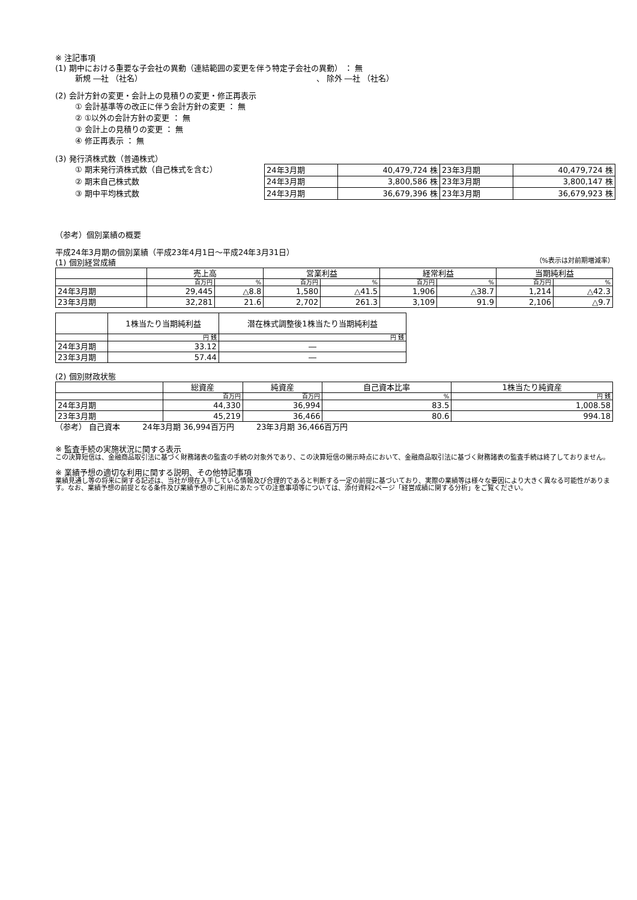※ 注記事項
(1) 期中における重要な子会社の異動（連結範囲の変更を伴う特定子会社の異動） ： 無
新規 ―社 （社名） 、 除外 ―社 （社名）
(2) 会計方針の変更・会計上の見積りの変更・修正再表示
① 会計基準等の改正に伴う会計方針の変更 ： 無
② ①以外の会計方針の変更 ： 無
③ 会計上の見積りの変更 ： 無
④ 修正再表示 ： 無
(3) 発行済株式数（普通株式）
① 期末発行済株式数（自己株式を含む）
② 期末自己株式数
③ 期中平均株式数
| 24年3月期 | 40,479,724 株 | 23年3月期 | 40,479,724 株 |
| 24年3月期 | 3,800,586 株 | 23年3月期 | 3,800,147 株 |
| 24年3月期 | 36,679,396 株 | 23年3月期 | 36,679,923 株 |
（参考）個別業績の概要
平成24年3月期の個別業績（平成23年4月1日～平成24年3月31日）
(1) 個別経営成績 （%表示は対前期増減率）
| | 売上高 | | 営業利益 | | 経常利益 | | 当期純利益 | |
| --- | --- | --- | --- | --- | --- | --- | --- | --- |
| | 百万円 | % | 百万円 | % | 百万円 | % | 百万円 | % |
| 24年3月期 | 29,445 | △8.8 | 1,580 | △41.5 | 1,906 | △38.7 | 1,214 | △42.3 |
| 23年3月期 | 32,281 | 21.6 | 2,702 | 261.3 | 3,109 | 91.9 | 2,106 | △9.7 |
| | 1株当たり当期純利益 | 潜在株式調整後1株当たり当期純利益 |
| --- | --- | --- |
| | 円 銭 | 円 銭 |
| 24年3月期 | 33.12 | ― |
| 23年3月期 | 57.44 | ― |
(2) 個別財政状態
| | 総資産 | 純資産 | 自己資本比率 | 1株当たり純資産 |
| --- | --- | --- | --- | --- |
| | 百万円 | 百万円 | % | 円 銭 |
| 24年3月期 | 44,330 | 36,994 | 83.5 | 1,008.58 |
| 23年3月期 | 45,219 | 36,466 | 80.6 | 994.18 |
（参考） 自己資本 24年3月期 36,994百万円 23年3月期 36,466百万円
※ 監査手続の実施状況に関する表示
この決算短信は、金融商品取引法に基づく財務諸表の監査の手続の対象外であり、この決算短信の開示時点において、金融商品取引法に基づく財務諸表の監査手続は終了しておりません。
※ 業績予想の適切な利用に関する説明、その他特記事項
業績見通し等の将来に関する記述は、当社が現在入手している情報及び合理的であると判断する一定の前提に基づいており、実際の業績等は様々な要因により大きく異なる可能性があります。なお、業績予想の前提となる条件及び業績予想のご利用にあたっての注意事項等については、添付資料2ページ「経営成績に関する分析」をご覧ください。